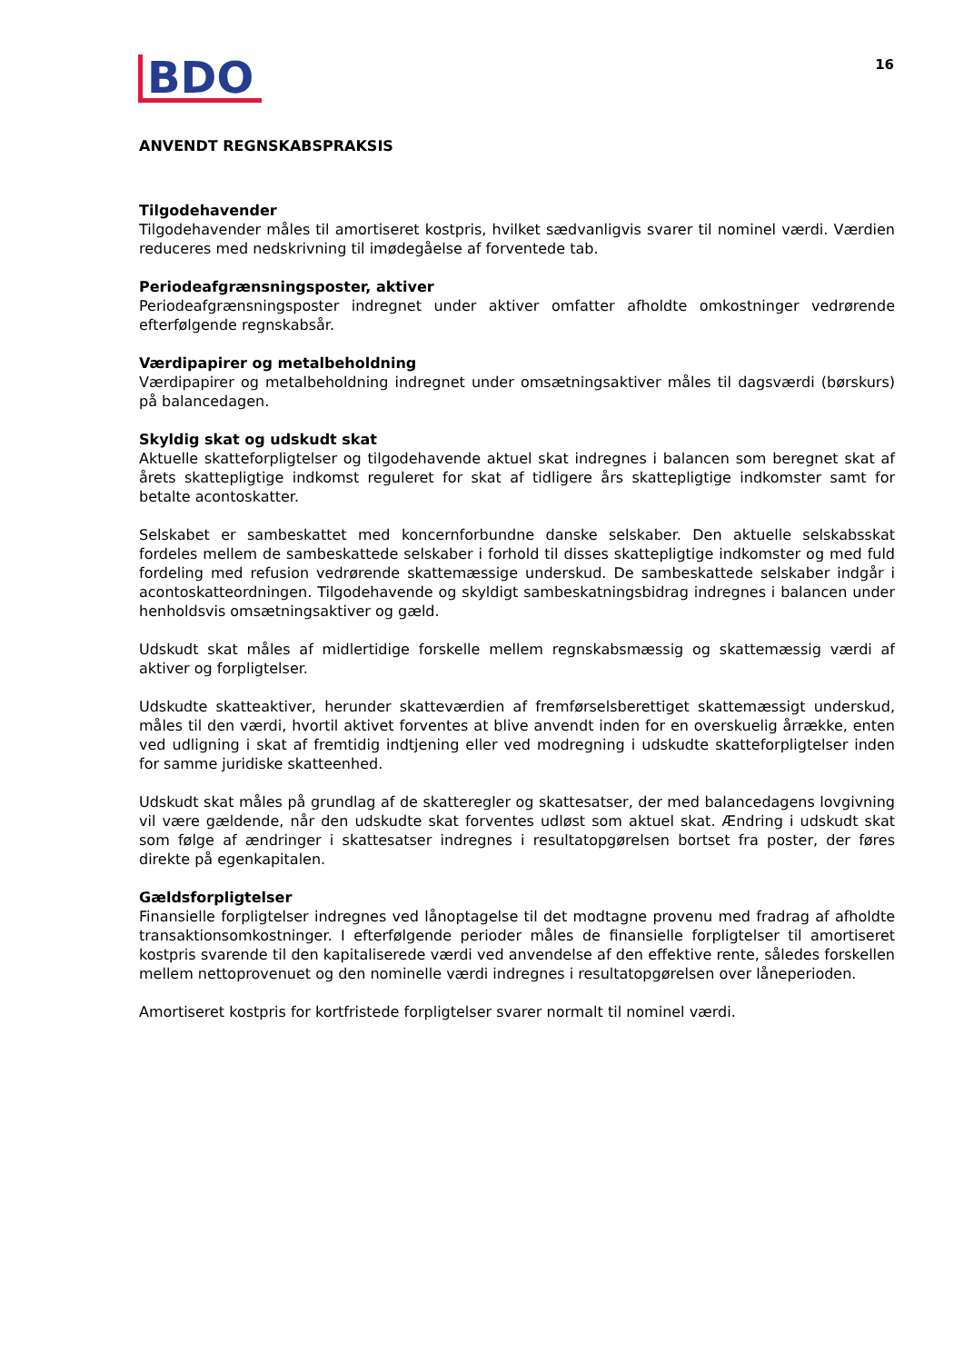BDO
16
ANVENDT REGNSKABSPRAKSIS
Tilgodehavender
Tilgodehavender måles til amortiseret kostpris, hvilket sædvanligvis svarer til nominel værdi. Værdien reduceres med nedskrivning til imødegåelse af forventede tab.
Periodeafgrænsningsposter, aktiver
Periodeafgrænsningsposter indregnet under aktiver omfatter afholdte omkostninger vedrørende efterfølgende regnskabsår.
Værdipapirer og metalbeholdning
Værdipapirer og metalbeholdning indregnet under omsætningsaktiver måles til dagsværdi (børskurs) på balancedagen.
Skyldig skat og udskudt skat
Aktuelle skatteforpligtelser og tilgodehavende aktuel skat indregnes i balancen som beregnet skat af årets skattepligtige indkomst reguleret for skat af tidligere års skattepligtige indkomster samt for betalte acontoskatter.
Selskabet er sambeskattet med koncernforbundne danske selskaber. Den aktuelle selskabsskat fordeles mellem de sambeskattede selskaber i forhold til disses skattepligtige indkomster og med fuld fordeling med refusion vedrørende skattemæssige underskud. De sambeskattede selskaber indgår i acontoskatteordningen. Tilgodehavende og skyldigt sambeskatningsbidrag indregnes i balancen under henholdsvis omsætningsaktiver og gæld.
Udskudt skat måles af midlertidige forskelle mellem regnskabsmæssig og skattemæssig værdi af aktiver og forpligtelser.
Udskudte skatteaktiver, herunder skatteværdien af fremførselsberettiget skattemæssigt underskud, måles til den værdi, hvortil aktivet forventes at blive anvendt inden for en overskuelig årrække, enten ved udligning i skat af fremtidig indtjening eller ved modregning i udskudte skatteforpligtelser inden for samme juridiske skatteenhed.
Udskudt skat måles på grundlag af de skatteregler og skattesatser, der med balancedagens lovgivning vil være gældende, når den udskudte skat forventes udløst som aktuel skat. Ændring i udskudt skat som følge af ændringer i skattesatser indregnes i resultatopgørelsen bortset fra poster, der føres direkte på egenkapitalen.
Gældsforpligtelser
Finansielle forpligtelser indregnes ved lånoptagelse til det modtagne provenu med fradrag af afholdte transaktionsomkostninger. I efterfølgende perioder måles de finansielle forpligtelser til amortiseret kostpris svarende til den kapitaliserede værdi ved anvendelse af den effektive rente, således forskellen mellem nettoprovenuet og den nominelle værdi indregnes i resultatopgørelsen over låneperioden.
Amortiseret kostpris for kortfristede forpligtelser svarer normalt til nominel værdi.